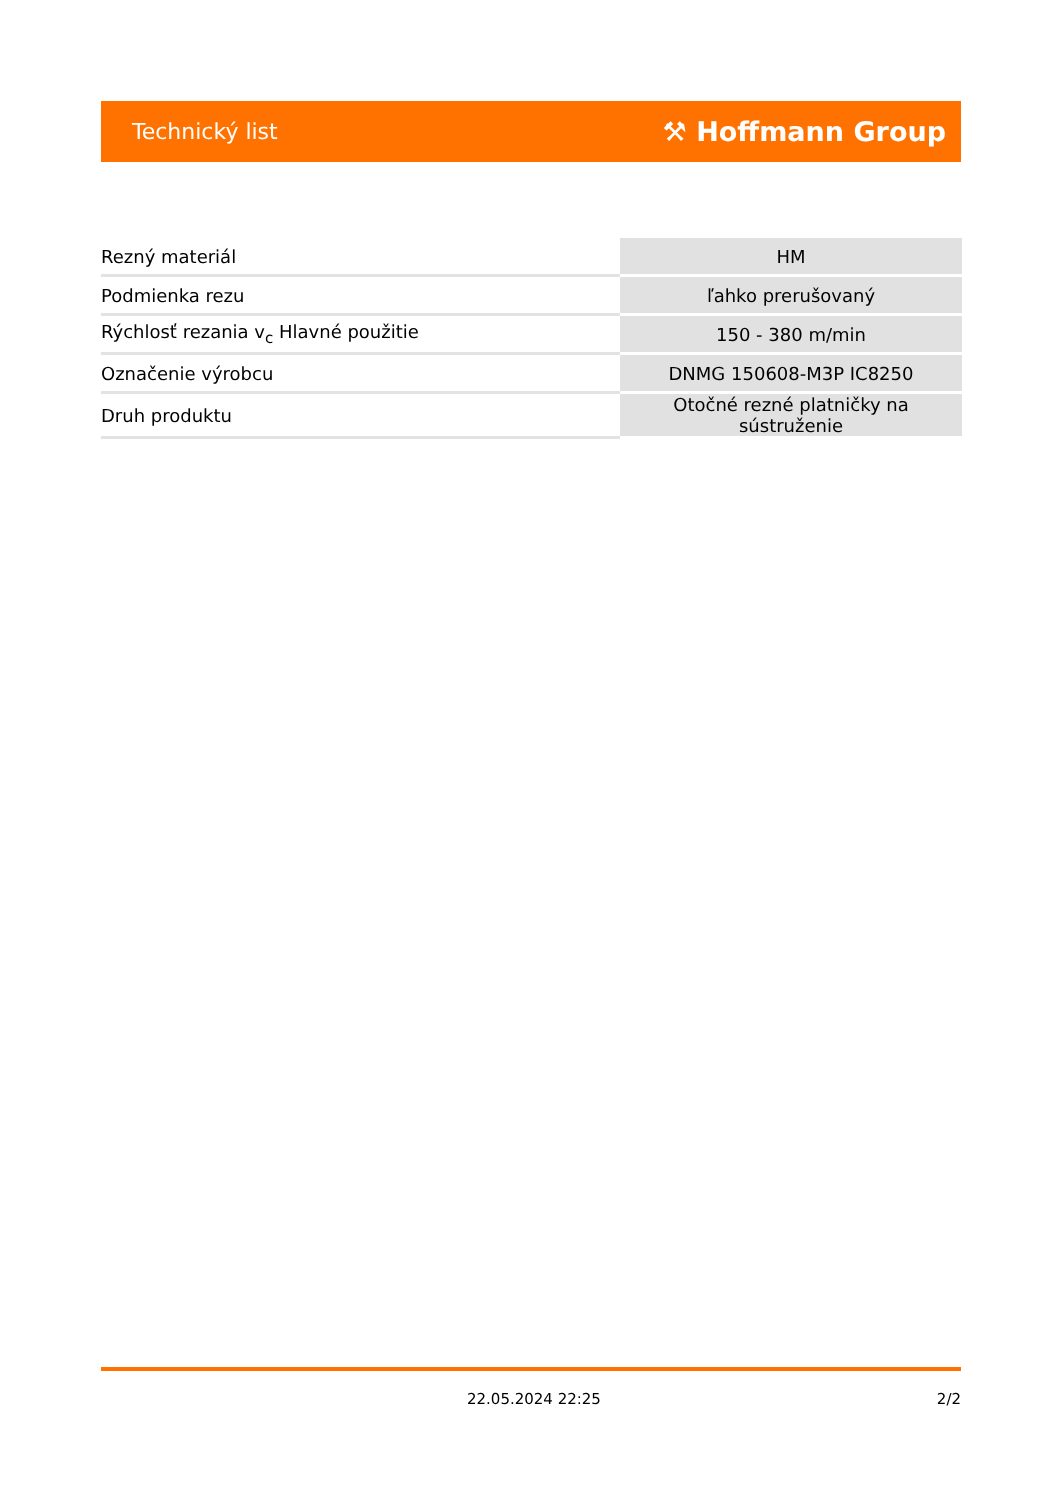Technický list ⚒ Hoffmann Group
| Rezný materiál | HM |
| Podmienka rezu | ľahko prerušovaný |
| Rýchlosť rezania v<sub>c</sub> Hlavné použitie | 150 - 380 m/min |
| Označenie výrobcu | DNMG 150608-M3P IC8250 |
| Druh produktu | Otočné rezné platničky na sústruženie |
22.05.2024 22:25 2/2